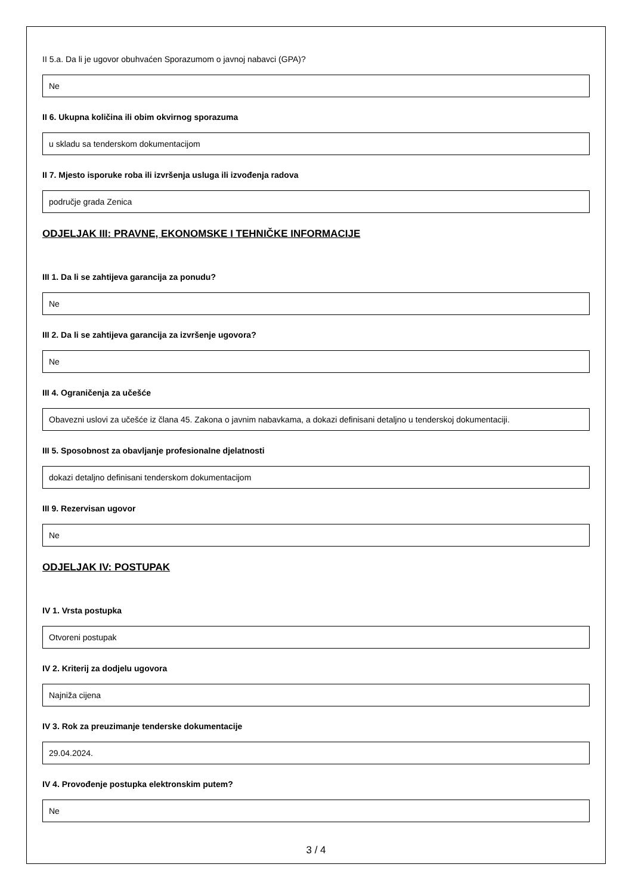II 5.a. Da li je ugovor obuhvaćen Sporazumom o javnoj nabavci (GPA)?
Ne
II 6. Ukupna količina ili obim okvirnog sporazuma
u skladu sa tenderskom dokumentacijom
II 7. Mjesto isporuke roba ili izvršenja usluga ili izvođenja radova
područje grada Zenica
ODJELJAK III: PRAVNE, EKONOMSKE I TEHNIČKE INFORMACIJE
III 1. Da li se zahtijeva garancija za ponudu?
Ne
III 2. Da li se zahtijeva garancija za izvršenje ugovora?
Ne
III 4. Ograničenja za učešće
Obavezni uslovi za učešće iz člana 45. Zakona o javnim nabavkama, a dokazi definisani detaljno u tenderskoj dokumentaciji.
III 5. Sposobnost za obavljanje profesionalne djelatnosti
dokazi detaljno definisani tenderskom dokumentacijom
III 9. Rezervisan ugovor
Ne
ODJELJAK IV: POSTUPAK
IV 1. Vrsta postupka
Otvoreni postupak
IV 2. Kriterij za dodjelu ugovora
Najniža cijena
IV 3. Rok za preuzimanje tenderske dokumentacije
29.04.2024.
IV 4. Provođenje postupka elektronskim putem?
Ne
3 / 4